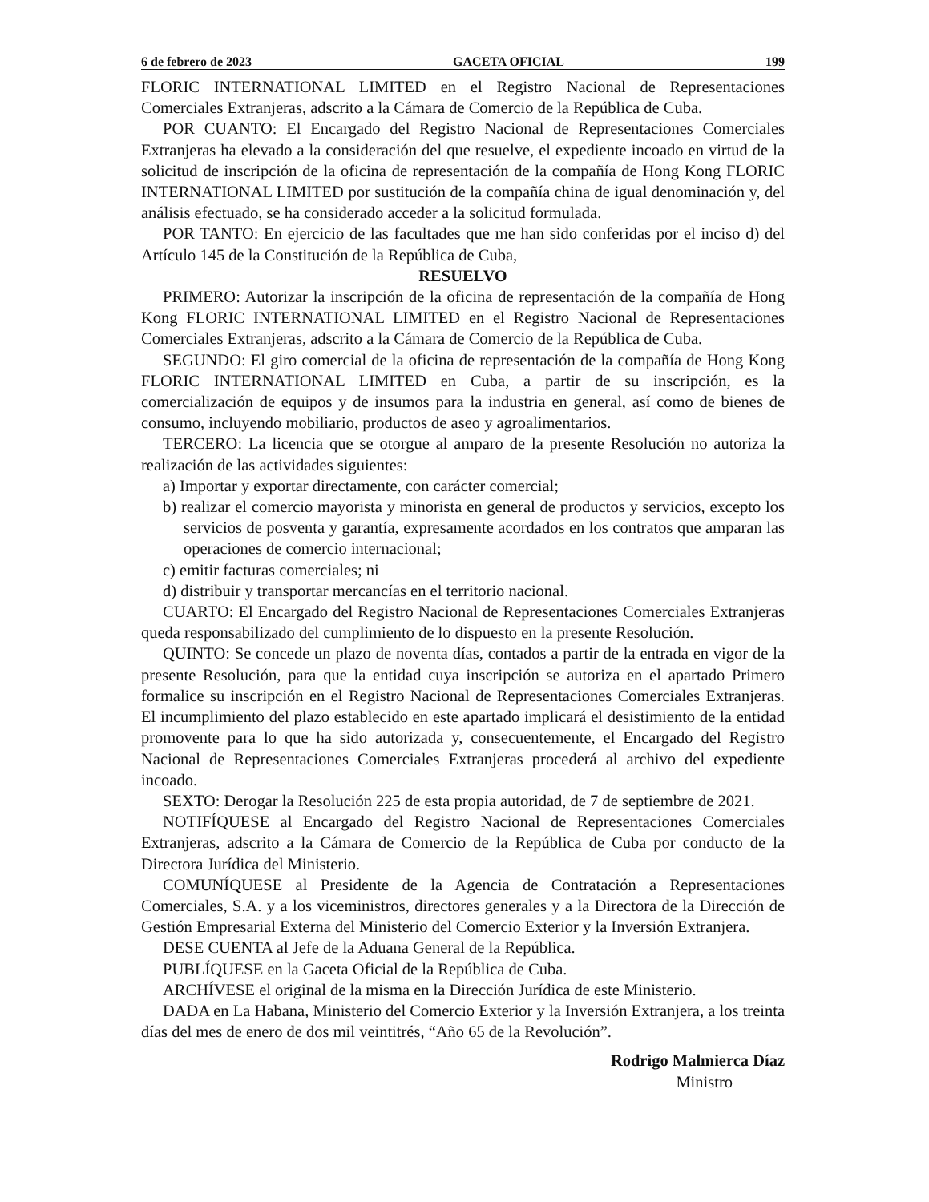6 de febrero de 2023 GACETA OFICIAL 199
FLORIC INTERNATIONAL LIMITED en el Registro Nacional de Representaciones Comerciales Extranjeras, adscrito a la Cámara de Comercio de la República de Cuba.
POR CUANTO: El Encargado del Registro Nacional de Representaciones Comerciales Extranjeras ha elevado a la consideración del que resuelve, el expediente incoado en virtud de la solicitud de inscripción de la oficina de representación de la compañía de Hong Kong FLORIC INTERNATIONAL LIMITED por sustitución de la compañía china de igual denominación y, del análisis efectuado, se ha considerado acceder a la solicitud formulada.
POR TANTO: En ejercicio de las facultades que me han sido conferidas por el inciso d) del Artículo 145 de la Constitución de la República de Cuba,
RESUELVO
PRIMERO: Autorizar la inscripción de la oficina de representación de la compañía de Hong Kong FLORIC INTERNATIONAL LIMITED en el Registro Nacional de Representaciones Comerciales Extranjeras, adscrito a la Cámara de Comercio de la República de Cuba.
SEGUNDO: El giro comercial de la oficina de representación de la compañía de Hong Kong FLORIC INTERNATIONAL LIMITED en Cuba, a partir de su inscripción, es la comercialización de equipos y de insumos para la industria en general, así como de bienes de consumo, incluyendo mobiliario, productos de aseo y agroalimentarios.
TERCERO: La licencia que se otorgue al amparo de la presente Resolución no autoriza la realización de las actividades siguientes:
a) Importar y exportar directamente, con carácter comercial;
b) realizar el comercio mayorista y minorista en general de productos y servicios, excepto los servicios de posventa y garantía, expresamente acordados en los contratos que amparan las operaciones de comercio internacional;
c) emitir facturas comerciales; ni
d) distribuir y transportar mercancías en el territorio nacional.
CUARTO: El Encargado del Registro Nacional de Representaciones Comerciales Extranjeras queda responsabilizado del cumplimiento de lo dispuesto en la presente Resolución.
QUINTO: Se concede un plazo de noventa días, contados a partir de la entrada en vigor de la presente Resolución, para que la entidad cuya inscripción se autoriza en el apartado Primero formalice su inscripción en el Registro Nacional de Representaciones Comerciales Extranjeras. El incumplimiento del plazo establecido en este apartado implicará el desistimiento de la entidad promovente para lo que ha sido autorizada y, consecuentemente, el Encargado del Registro Nacional de Representaciones Comerciales Extranjeras procederá al archivo del expediente incoado.
SEXTO: Derogar la Resolución 225 de esta propia autoridad, de 7 de septiembre de 2021.
NOTIFÍQUESE al Encargado del Registro Nacional de Representaciones Comerciales Extranjeras, adscrito a la Cámara de Comercio de la República de Cuba por conducto de la Directora Jurídica del Ministerio.
COMUNÍQUESE al Presidente de la Agencia de Contratación a Representaciones Comerciales, S.A. y a los viceministros, directores generales y a la Directora de la Dirección de Gestión Empresarial Externa del Ministerio del Comercio Exterior y la Inversión Extranjera.
DESE CUENTA al Jefe de la Aduana General de la República.
PUBLÍQUESE en la Gaceta Oficial de la República de Cuba.
ARCHÍVESE el original de la misma en la Dirección Jurídica de este Ministerio.
DADA en La Habana, Ministerio del Comercio Exterior y la Inversión Extranjera, a los treinta días del mes de enero de dos mil veintitrés, “Año 65 de la Revolución”.
Rodrigo Malmierca Díaz
Ministro